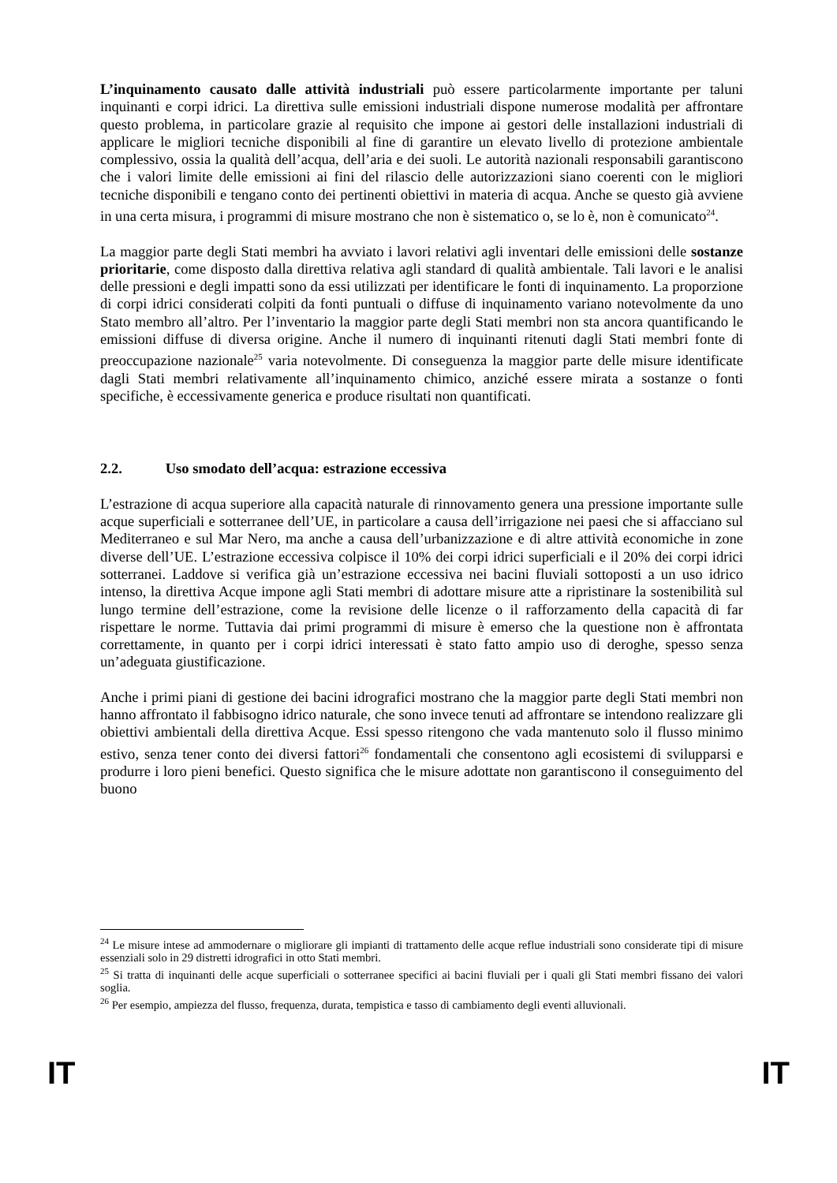L’inquinamento causato dalle attività industriali può essere particolarmente importante per taluni inquinanti e corpi idrici. La direttiva sulle emissioni industriali dispone numerose modalità per affrontare questo problema, in particolare grazie al requisito che impone ai gestori delle installazioni industriali di applicare le migliori tecniche disponibili al fine di garantire un elevato livello di protezione ambientale complessivo, ossia la qualità dell’acqua, dell’aria e dei suoli. Le autorità nazionali responsabili garantiscono che i valori limite delle emissioni ai fini del rilascio delle autorizzazioni siano coerenti con le migliori tecniche disponibili e tengano conto dei pertinenti obiettivi in materia di acqua. Anche se questo già avviene in una certa misura, i programmi di misure mostrano che non è sistematico o, se lo è, non è comunicato<sup>24</sup>.
La maggior parte degli Stati membri ha avviato i lavori relativi agli inventari delle emissioni delle sostanze prioritarie, come disposto dalla direttiva relativa agli standard di qualità ambientale. Tali lavori e le analisi delle pressioni e degli impatti sono da essi utilizzati per identificare le fonti di inquinamento. La proporzione di corpi idrici considerati colpiti da fonti puntuali o diffuse di inquinamento variano notevolmente da uno Stato membro all’altro. Per l’inventario la maggior parte degli Stati membri non sta ancora quantificando le emissioni diffuse di diversa origine. Anche il numero di inquinanti ritenuti dagli Stati membri fonte di preoccupazione nazionale<sup>25</sup> varia notevolmente. Di conseguenza la maggior parte delle misure identificate dagli Stati membri relativamente all’inquinamento chimico, anziché essere mirata a sostanze o fonti specifiche, è eccessivamente generica e produce risultati non quantificati.
2.2. Uso smodato dell’acqua: estrazione eccessiva
L’estrazione di acqua superiore alla capacità naturale di rinnovamento genera una pressione importante sulle acque superficiali e sotterranee dell’UE, in particolare a causa dell’irrigazione nei paesi che si affacciano sul Mediterraneo e sul Mar Nero, ma anche a causa dell’urbanizzazione e di altre attività economiche in zone diverse dell’UE. L’estrazione eccessiva colpisce il 10% dei corpi idrici superficiali e il 20% dei corpi idrici sotterranei. Laddove si verifica già un’estrazione eccessiva nei bacini fluviali sottoposti a un uso idrico intenso, la direttiva Acque impone agli Stati membri di adottare misure atte a ripristinare la sostenibilità sul lungo termine dell’estrazione, come la revisione delle licenze o il rafforzamento della capacità di far rispettare le norme. Tuttavia dai primi programmi di misure è emerso che la questione non è affrontata correttamente, in quanto per i corpi idrici interessati è stato fatto ampio uso di deroghe, spesso senza un’adeguata giustificazione.
Anche i primi piani di gestione dei bacini idrografici mostrano che la maggior parte degli Stati membri non hanno affrontato il fabbisogno idrico naturale, che sono invece tenuti ad affrontare se intendono realizzare gli obiettivi ambientali della direttiva Acque. Essi spesso ritengono che vada mantenuto solo il flusso minimo estivo, senza tener conto dei diversi fattori<sup>26</sup> fondamentali che consentono agli ecosistemi di svilupparsi e produrre i loro pieni benefici. Questo significa che le misure adottate non garantiscono il conseguimento del buono
<sup>24</sup> Le misure intese ad ammodernare o migliorare gli impianti di trattamento delle acque reflue industriali sono considerate tipi di misure essenziali solo in 29 distretti idrografici in otto Stati membri.
<sup>25</sup> Si tratta di inquinanti delle acque superficiali o sotterranee specifici ai bacini fluviali per i quali gli Stati membri fissano dei valori soglia.
<sup>26</sup> Per esempio, ampiezza del flusso, frequenza, durata, tempistica e tasso di cambiamento degli eventi alluvionali.
IT IT